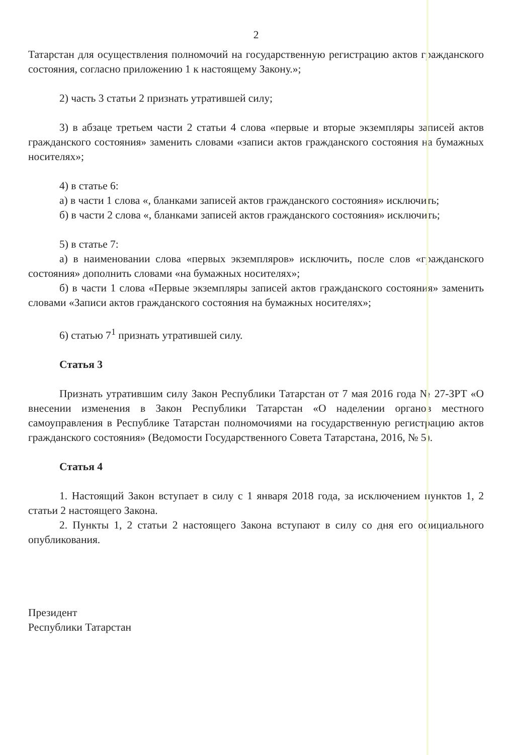2
Татарстан для осуществления полномочий на государственную регистрацию актов гражданского состояния, согласно приложению 1 к настоящему Закону.»;
2) часть 3 статьи 2 признать утратившей силу;
3) в абзаце третьем части 2 статьи 4 слова «первые и вторые экземпляры записей актов гражданского состояния» заменить словами «записи актов гражданского состояния на бумажных носителях»;
4) в статье 6:
а) в части 1 слова «, бланками записей актов гражданского состояния» исключить;
б) в части 2 слова «, бланками записей актов гражданского состояния» исключить;
5) в статье 7:
а) в наименовании слова «первых экземпляров» исключить, после слов «гражданского состояния» дополнить словами «на бумажных носителях»;
б) в части 1 слова «Первые экземпляры записей актов гражданского состояния» заменить словами «Записи актов гражданского состояния на бумажных носителях»;
6) статью 7<sup>1</sup> признать утратившей силу.
Статья 3
Признать утратившим силу Закон Республики Татарстан от 7 мая 2016 года № 27-ЗРТ «О внесении изменения в Закон Республики Татарстан «О наделении органов местного самоуправления в Республике Татарстан полномочиями на государственную регистрацию актов гражданского состояния» (Ведомости Государственного Совета Татарстана, 2016, № 5).
Статья 4
1. Настоящий Закон вступает в силу с 1 января 2018 года, за исключением пунктов 1, 2 статьи 2 настоящего Закона.
2. Пункты 1, 2 статьи 2 настоящего Закона вступают в силу со дня его официального опубликования.
Президент
Республики Татарстан